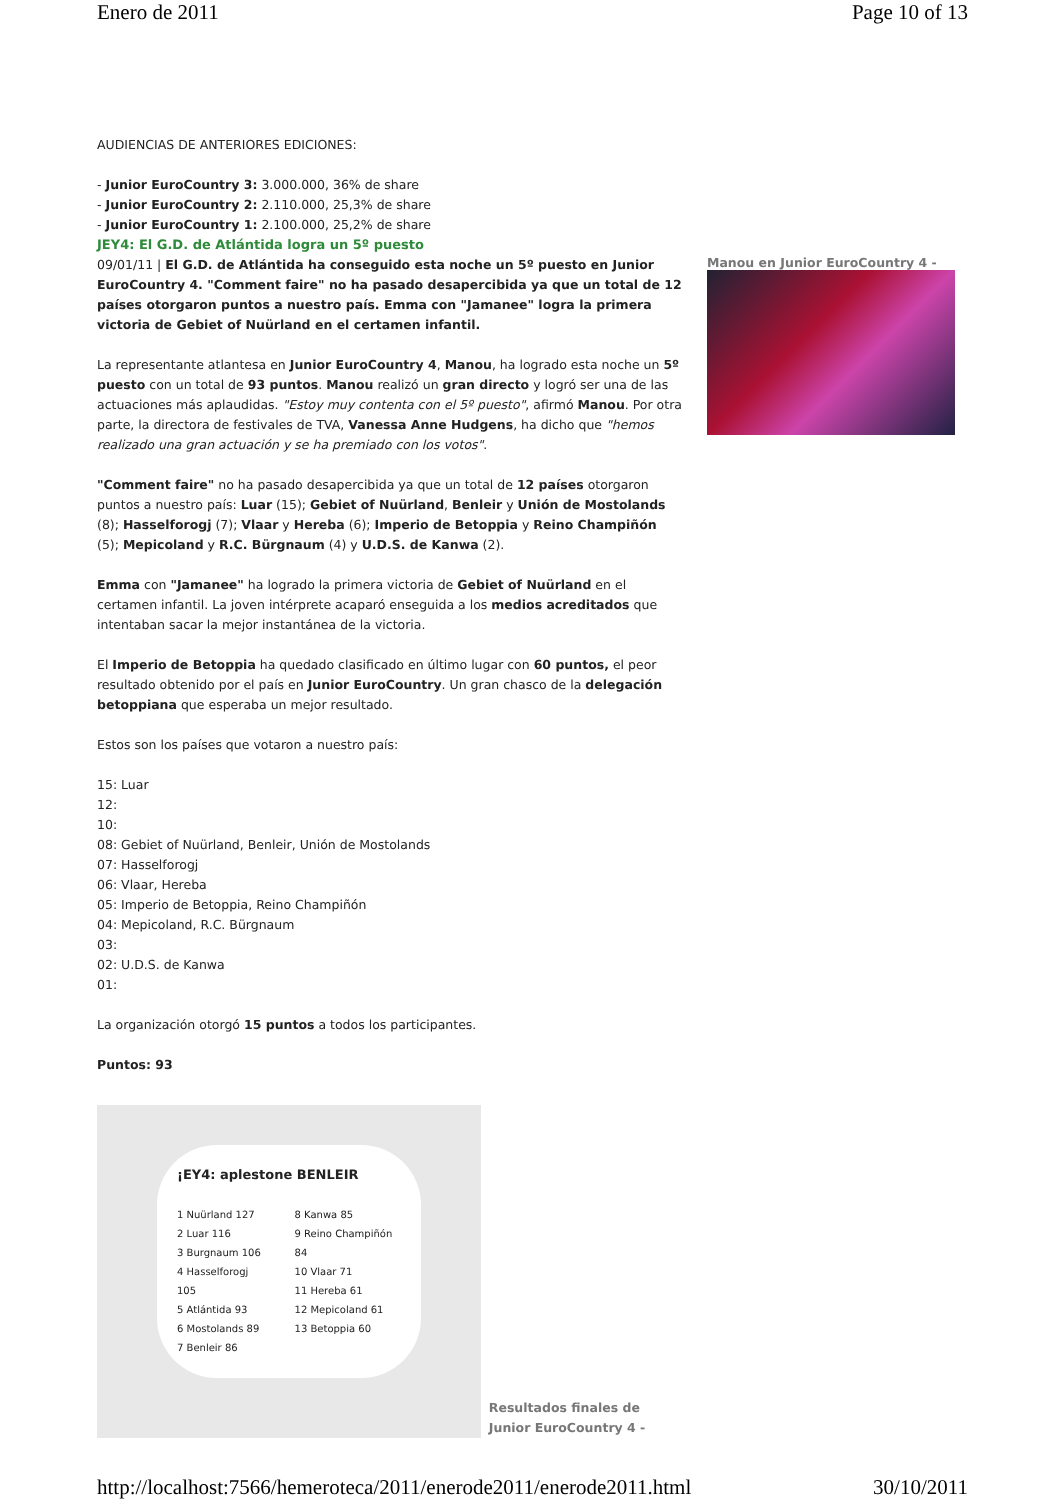Enero de 2011 Page 10 of 13
AUDIENCIAS DE ANTERIORES EDICIONES:
- Junior EuroCountry 3: 3.000.000, 36% de share
- Junior EuroCountry 2: 2.110.000, 25,3% de share
- Junior EuroCountry 1: 2.100.000, 25,2% de share
JEY4: El G.D. de Atlántida logra un 5º puesto
09/01/11 | El G.D. de Atlántida ha conseguido esta noche un 5º puesto en Junior EuroCountry 4. "Comment faire" no ha pasado desapercibida ya que un total de 12 países otorgaron puntos a nuestro país. Emma con "Jamanee" logra la primera victoria de Gebiet of Nuürland en el certamen infantil.
La representante atlantesa en Junior EuroCountry 4, Manou, ha logrado esta noche un 5º puesto con un total de 93 puntos. Manou realizó un gran directo y logró ser una de las actuaciones más aplaudidas. "Estoy muy contenta con el 5º puesto", afirmó Manou. Por otra parte, la directora de festivales de TVA, Vanessa Anne Hudgens, ha dicho que "hemos realizado una gran actuación y se ha premiado con los votos".
"Comment faire" no ha pasado desapercibida ya que un total de 12 países otorgaron puntos a nuestro país: Luar (15); Gebiet of Nuürland, Benleir y Unión de Mostolands (8); Hasselforogj (7); Vlaar y Hereba (6); Imperio de Betoppia y Reino Champiñón (5); Mepicoland y R.C. Bürgnaum (4) y U.D.S. de Kanwa (2).
Emma con "Jamanee" ha logrado la primera victoria de Gebiet of Nuürland en el certamen infantil. La joven intérprete acaparó enseguida a los medios acreditados que intentaban sacar la mejor instantánea de la victoria.
El Imperio de Betoppia ha quedado clasificado en último lugar con 60 puntos, el peor resultado obtenido por el país en Junior EuroCountry. Un gran chasco de la delegación betoppiana que esperaba un mejor resultado.
Estos son los países que votaron a nuestro país:
15: Luar
12:
10:
08: Gebiet of Nuürland, Benleir, Unión de Mostolands
07: Hasselforogj
06: Vlaar, Hereba
05: Imperio de Betoppia, Reino Champiñón
04: Mepicoland, R.C. Bürgnaum
03:
02: U.D.S. de Kanwa
01:
La organización otorgó 15 puntos a todos los participantes.
Puntos: 93
¡EY4: aplestone BENLEIR
1 Nuürland 127
2 Luar 116
3 Burgnaum 106
4 Hasselforogj 105
5 Atlántida 93
6 Mostolands 89
7 Benleir 86
8 Kanwa 85
9 Reino Champiñón 84
10 Vlaar 71
11 Hereba 61
12 Mepicoland 61
13 Betoppia 60
Resultados finales de Junior EuroCountry 4 -
Manou en Junior EuroCountry 4 -
http://localhost:7566/hemeroteca/2011/enerode2011/enerode2011.html 30/10/2011